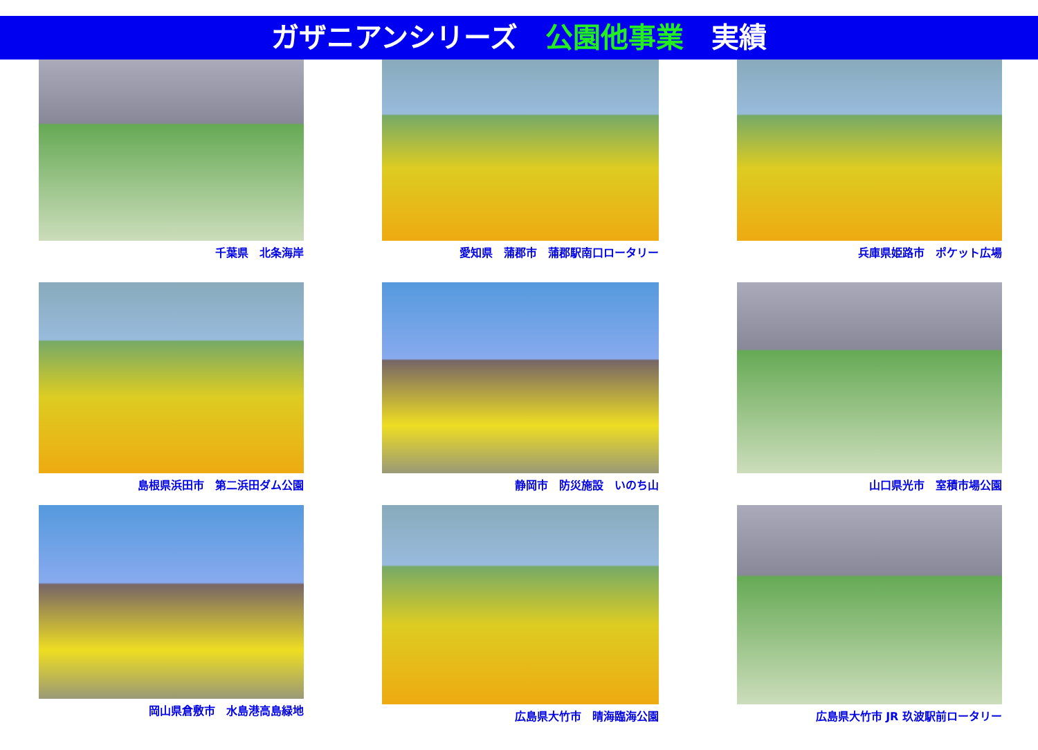ガザニアンシリーズ　公園他事業　実績
千葉県　北条海岸
愛知県　蒲郡市　蒲郡駅南口ロータリー
兵庫県姫路市　ポケット広場
島根県浜田市　第二浜田ダム公園
静岡市　防災施設　いのち山
山口県光市　室積市場公園
岡山県倉敷市　水島港高島緑地
広島県大竹市　晴海臨海公園
広島県大竹市 JR 玖波駅前ロータリー